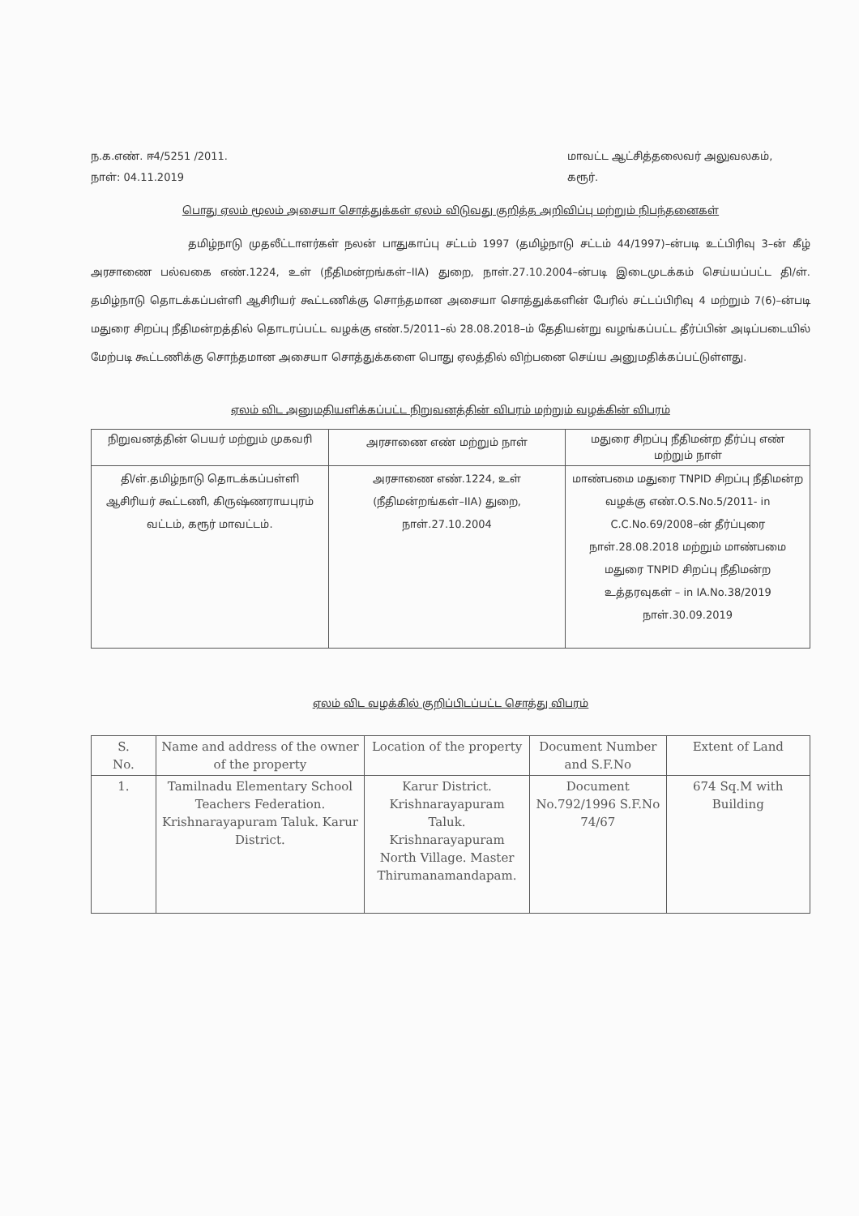ந.க.எண். ஈ4/5251 /2011.
நாள்: 04.11.2019
மாவட்ட ஆட்சித்தலைவர் அலுவலகம்,
கரூர்.
பொது ஏலம் மூலம் அசையா சொத்துக்கள் ஏலம் விடுவது குறித்த அறிவிப்பு மற்றும் நிபந்தனைகள்
தமிழ்நாடு முதலீட்டாளர்கள் நலன் பாதுகாப்பு சட்டம் 1997 (தமிழ்நாடு சட்டம் 44/1997)–ன்படி உட்பிரிவு 3–ன் கீழ் அரசாணை பல்வகை எண்.1224, உள் (நீதிமன்றங்கள்–IIA) துறை, நாள்.27.10.2004–ன்படி இடைமுடக்கம் செய்யப்பட்ட தி/ள். தமிழ்நாடு தொடக்கப்பள்ளி ஆசிரியர் கூட்டணிக்கு சொந்தமான அசையா சொத்துக்களின் பேரில் சட்டப்பிரிவு 4 மற்றும் 7(6)–ன்படி மதுரை சிறப்பு நீதிமன்றத்தில் தொடரப்பட்ட வழக்கு எண்.5/2011–ல் 28.08.2018–ம் தேதியன்று வழங்கப்பட்ட தீர்ப்பின் அடிப்படையில் மேற்படி கூட்டணிக்கு சொந்தமான அசையா சொத்துக்களை பொது ஏலத்தில் விற்பனை செய்ய அனுமதிக்கப்பட்டுள்ளது.
ஏலம் விட அனுமதியளிக்கப்பட்ட நிறுவனத்தின் விபரம் மற்றும் வழக்கின் விபரம்
| நிறுவனத்தின் பெயர் மற்றும் முகவரி | அரசாணை எண் மற்றும் நாள் | மதுரை சிறப்பு நீதிமன்ற தீர்ப்பு எண் மற்றும் நாள் |
| --- | --- | --- |
| தி/ள்.தமிழ்நாடு தொடக்கப்பள்ளி ஆசிரியர் கூட்டணி, கிருஷ்ணராயபுரம் வட்டம், கரூர் மாவட்டம். | அரசாணை எண்.1224, உள் (நீதிமன்றங்கள்–IIA) துறை, நாள்.27.10.2004 | மாண்பமை மதுரை TNPID சிறப்பு நீதிமன்ற வழக்கு எண்.O.S.No.5/2011- in C.C.No.69/2008–ன் தீர்ப்புரை நாள்.28.08.2018 மற்றும் மாண்பமை மதுரை TNPID சிறப்பு நீதிமன்ற உத்தரவுகள் – in IA.No.38/2019 நாள்.30.09.2019 |
ஏலம் விட வழக்கில் குறிப்பிடப்பட்ட சொத்து விபரம்
| S. No. | Name and address of the owner of the property | Location of the property | Document Number and S.F.No | Extent of Land |
| --- | --- | --- | --- | --- |
| 1. | Tamilnadu Elementary School Teachers Federation. Krishnarayapuram Taluk. Karur District. | Karur District. Krishnarayapuram Taluk. Krishnarayapuram North Village. Master Thirumanamandapam. | Document No.792/1996 S.F.No 74/67 | 674 Sq.M with Building |